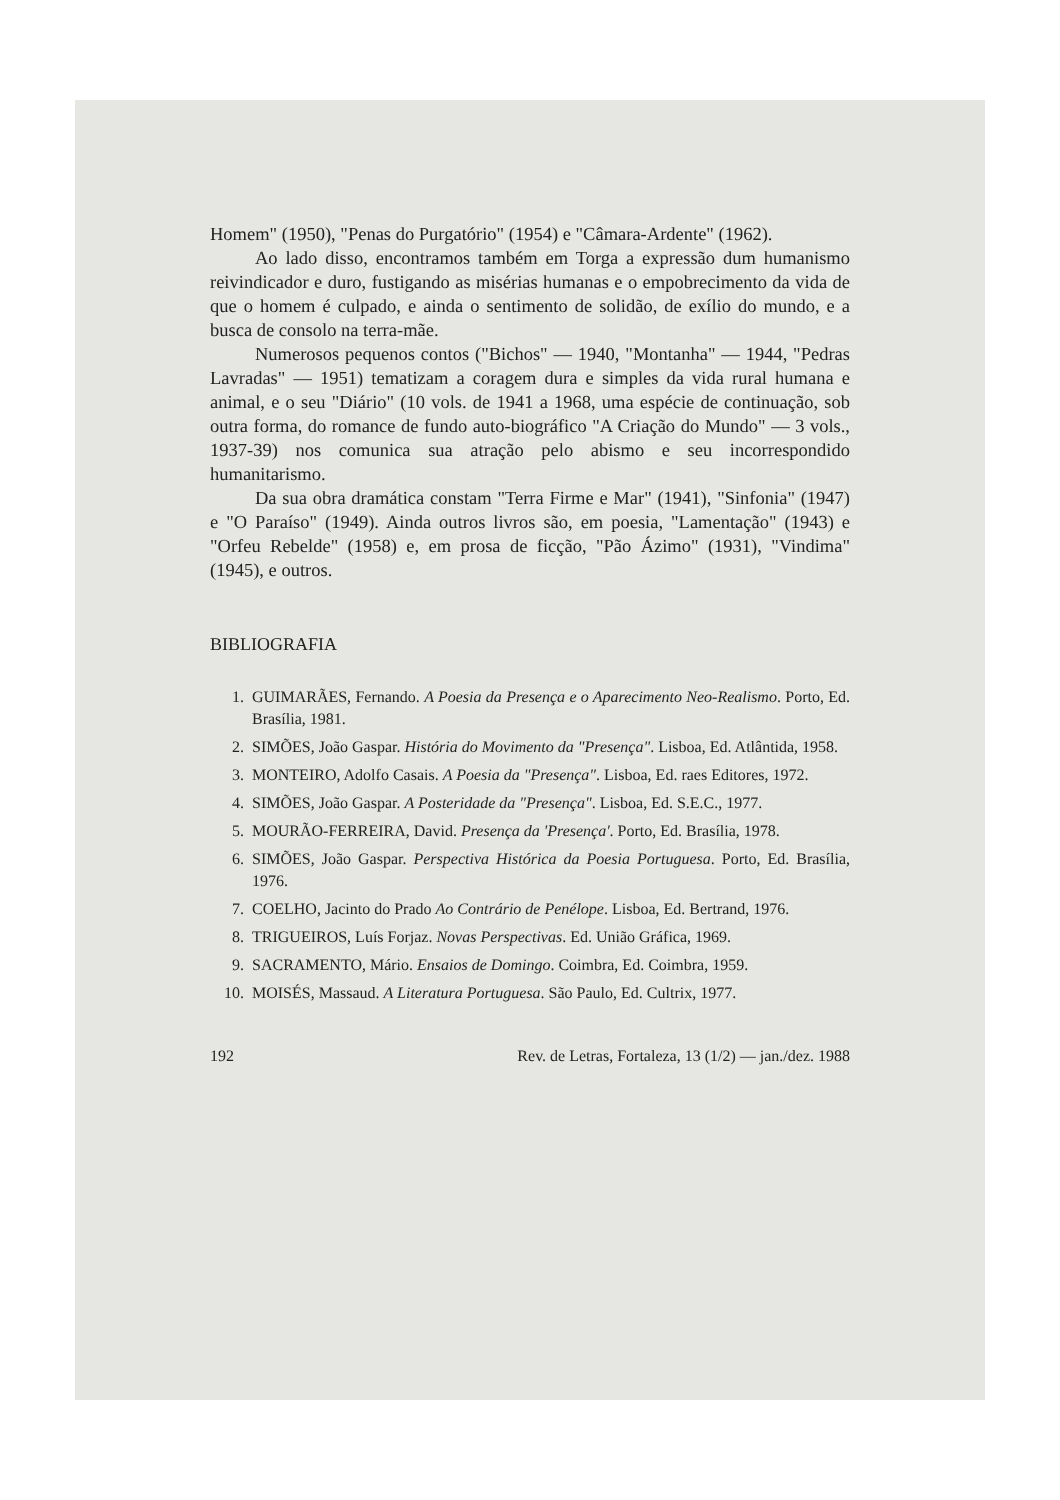Homem" (1950), "Penas do Purgatório" (1954) e "Câmara-Ardente" (1962).
Ao lado disso, encontramos também em Torga a expressão dum humanismo reivindicador e duro, fustigando as misérias humanas e o empobrecimento da vida de que o homem é culpado, e ainda o sentimento de solidão, de exílio do mundo, e a busca de consolo na terra-mãe.
Numerosos pequenos contos ("Bichos" — 1940, "Montanha" — 1944, "Pedras Lavradas" — 1951) tematizam a coragem dura e simples da vida rural humana e animal, e o seu "Diário" (10 vols. de 1941 a 1968, uma espécie de continuação, sob outra forma, do romance de fundo auto-biográfico "A Criação do Mundo" — 3 vols., 1937-39) nos comunica sua atração pelo abismo e seu incorrespondido humanitarismo.
Da sua obra dramática constam "Terra Firme e Mar" (1941), "Sinfonia" (1947) e "O Paraíso" (1949). Ainda outros livros são, em poesia, "Lamentação" (1943) e "Orfeu Rebelde" (1958) e, em prosa de ficção, "Pão Ázimo" (1931), "Vindima" (1945), e outros.
BIBLIOGRAFIA
1. GUIMARÃES, Fernando. A Poesia da Presença e o Aparecimento Neo-Realismo. Porto, Ed. Brasília, 1981.
2. SIMÕES, João Gaspar. História do Movimento da "Presença". Lisboa, Ed. Atlântida, 1958.
3. MONTEIRO, Adolfo Casais. A Poesia da "Presença". Lisboa, Ed. raes Editores, 1972.
4. SIMÕES, João Gaspar. A Posteridade da "Presença". Lisboa, Ed. S.E.C., 1977.
5. MOURÃO-FERREIRA, David. Presença da 'Presença'. Porto, Ed. Brasília, 1978.
6. SIMÕES, João Gaspar. Perspectiva Histórica da Poesia Portuguesa. Porto, Ed. Brasília, 1976.
7. COELHO, Jacinto do Prado Ao Contrário de Penélope. Lisboa, Ed. Bertrand, 1976.
8. TRIGUEIROS, Luís Forjaz. Novas Perspectivas. Ed. União Gráfica, 1969.
9. SACRAMENTO, Mário. Ensaios de Domingo. Coimbra, Ed. Coimbra, 1959.
10. MOISÉS, Massaud. A Literatura Portuguesa. São Paulo, Ed. Cultrix, 1977.
192 Rev. de Letras, Fortaleza, 13 (1/2) — jan./dez. 1988